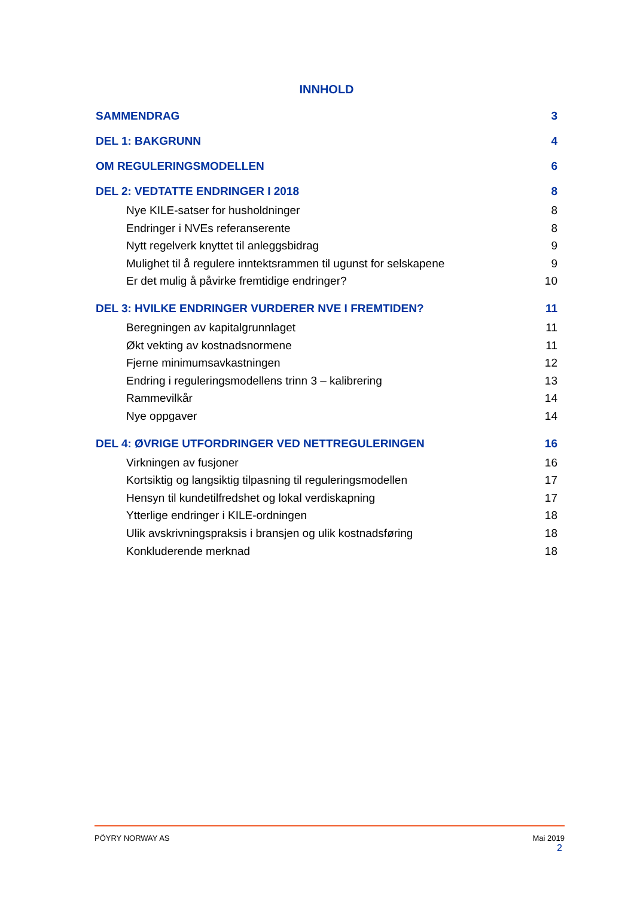INNHOLD
SAMMENDRAG 3
DEL 1: BAKGRUNN 4
OM REGULERINGSMODELLEN 6
DEL 2: VEDTATTE ENDRINGER I 2018 8
Nye KILE-satser for husholdninger 8
Endringer i NVEs referanserente 8
Nytt regelverk knyttet til anleggsbidrag 9
Mulighet til å regulere inntektsrammen til ugunst for selskapene 9
Er det mulig å påvirke fremtidige endringer? 10
DEL 3: HVILKE ENDRINGER VURDERER NVE I FREMTIDEN? 11
Beregningen av kapitalgrunnlaget 11
Økt vekting av kostnadsnormene 11
Fjerne minimumsavkastningen 12
Endring i reguleringsmodellens trinn 3 – kalibrering 13
Rammevilkår 14
Nye oppgaver 14
DEL 4: ØVRIGE UTFORDRINGER VED NETTREGULERINGEN 16
Virkningen av fusjoner 16
Kortsiktig og langsiktig tilpasning til reguleringsmodellen 17
Hensyn til kundetilfredshet og lokal verdiskapning 17
Ytterlige endringer i KILE-ordningen 18
Ulik avskrivningspraksis i bransjen og ulik kostnadsføring 18
Konkluderende merknad 18
PÖYRY NORWAY AS Mai 2019
2